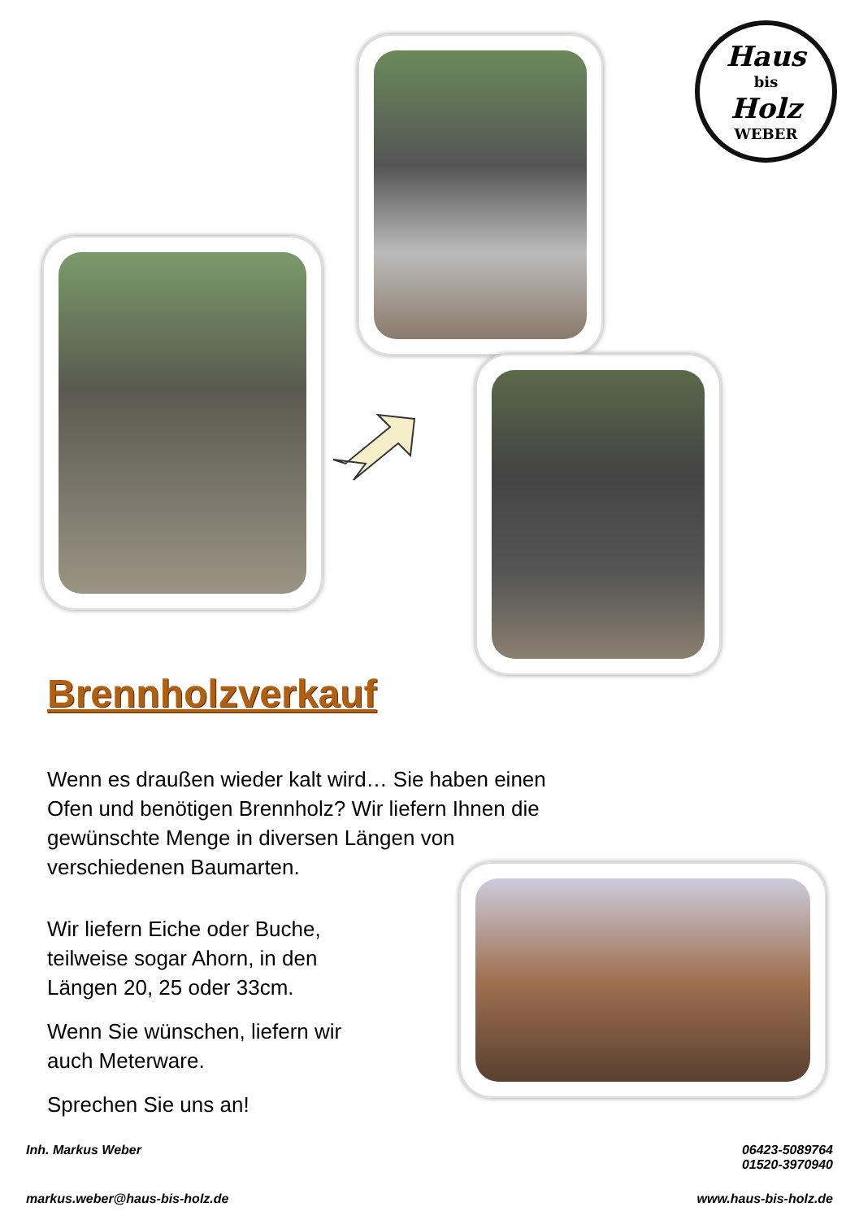Haus
bis
Holz
WEBER
Brennholzverkauf
Wenn es draußen wieder kalt wird… Sie haben einen Ofen und benötigen Brennholz? Wir liefern Ihnen die gewünschte Menge in diversen Längen von verschiedenen Baumarten.
Wir liefern Eiche oder Buche, teilweise sogar Ahorn, in den Längen 20, 25 oder 33cm.
Wenn Sie wünschen, liefern wir auch Meterware.
Sprechen Sie uns an!
Inh. Markus Weber 06423-5089764
01520-3970940
markus.weber@haus-bis-holz.de www.haus-bis-holz.de